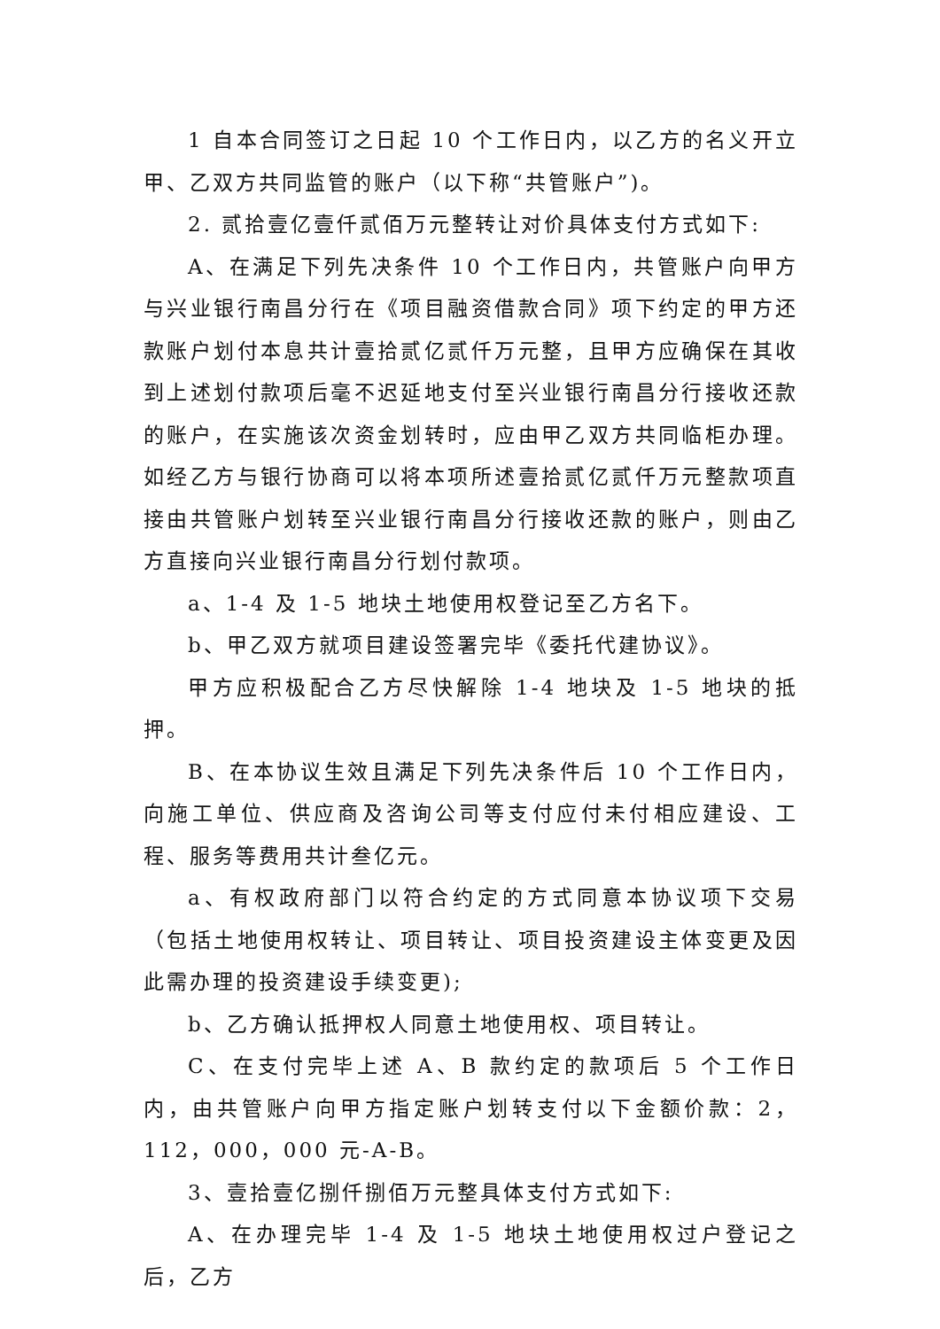1 自本合同签订之日起 10 个工作日内，以乙方的名义开立甲、乙双方共同监管的账户（以下称“共管账户”)。
2. 贰拾壹亿壹仟贰佰万元整转让对价具体支付方式如下:
A、在满足下列先决条件 10 个工作日内，共管账户向甲方与兴业银行南昌分行在《项目融资借款合同》项下约定的甲方还款账户划付本息共计壹拾贰亿贰仟万元整，且甲方应确保在其收到上述划付款项后毫不迟延地支付至兴业银行南昌分行接收还款的账户，在实施该次资金划转时，应由甲乙双方共同临柜办理。如经乙方与银行协商可以将本项所述壹拾贰亿贰仟万元整款项直接由共管账户划转至兴业银行南昌分行接收还款的账户，则由乙方直接向兴业银行南昌分行划付款项。
a、1-4 及 1-5 地块土地使用权登记至乙方名下。
b、甲乙双方就项目建设签署完毕《委托代建协议》。
甲方应积极配合乙方尽快解除 1-4 地块及 1-5 地块的抵押。
B、在本协议生效且满足下列先决条件后 10 个工作日内，向施工单位、供应商及咨询公司等支付应付未付相应建设、工程、服务等费用共计叁亿元。
a、有权政府部门以符合约定的方式同意本协议项下交易（包括土地使用权转让、项目转让、项目投资建设主体变更及因此需办理的投资建设手续变更);
b、乙方确认抵押权人同意土地使用权、项目转让。
C、在支付完毕上述 A、B 款约定的款项后 5 个工作日内，由共管账户向甲方指定账户划转支付以下金额价款：2，112，000，000 元-A-B。
3、壹拾壹亿捌仟捌佰万元整具体支付方式如下:
A、在办理完毕 1-4 及 1-5 地块土地使用权过户登记之后，乙方